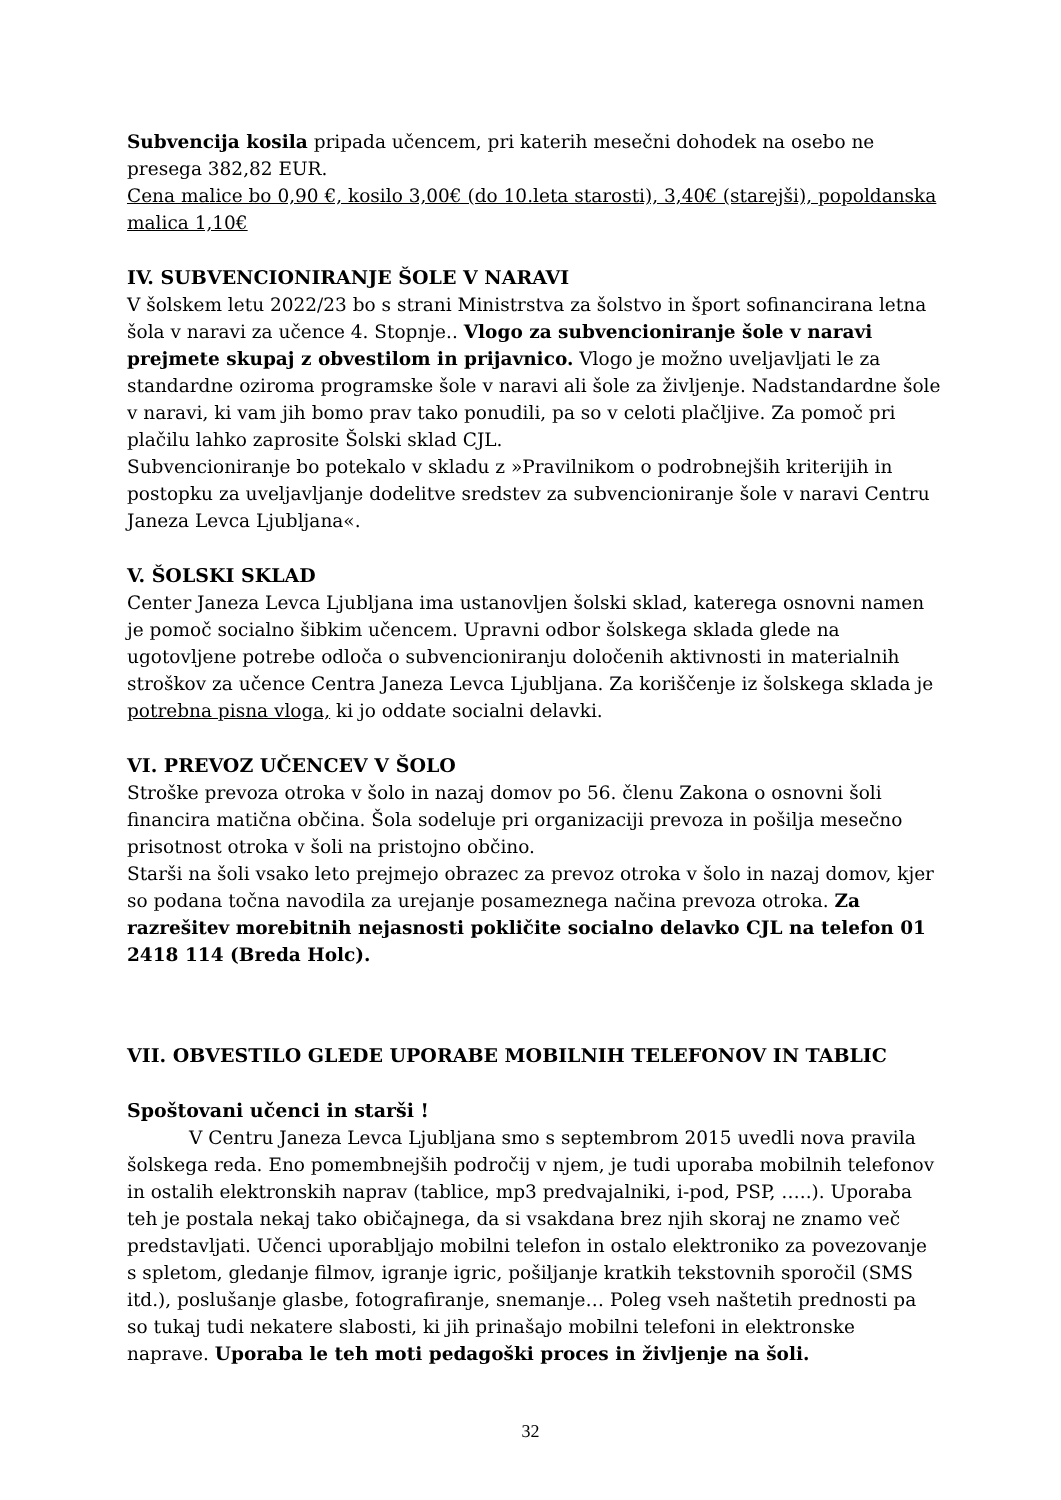Subvencija kosila pripada učencem, pri katerih mesečni dohodek na osebo ne presega 382,82 EUR.
Cena malice bo 0,90 €, kosilo 3,00€ (do 10.leta starosti), 3,40€ (starejši), popoldanska malica 1,10€
IV. SUBVENCIONIRANJE ŠOLE V NARAVI
V šolskem letu 2022/23 bo s strani Ministrstva za šolstvo in šport sofinancirana letna šola v naravi za učence 4. Stopnje.. Vlogo za subvencioniranje šole v naravi prejmete skupaj z obvestilom in prijavnico. Vlogo je možno uveljavljati le za standardne oziroma programske šole v naravi ali šole za življenje. Nadstandardne šole v naravi, ki vam jih bomo prav tako ponudili, pa so v celoti plačljive. Za pomoč pri plačilu lahko zaprosite Šolski sklad CJL.
Subvencioniranje bo potekalo v skladu z »Pravilnikom o podrobnejših kriterijih in postopku za uveljavljanje dodelitve sredstev za subvencioniranje šole v naravi Centru Janeza Levca Ljubljana«.
V. ŠOLSKI SKLAD
Center Janeza Levca Ljubljana ima ustanovljen šolski sklad, katerega osnovni namen je pomoč socialno šibkim učencem. Upravni odbor šolskega sklada glede na ugotovljene potrebe odloča o subvencioniranju določenih aktivnosti in materialnih stroškov za učence Centra Janeza Levca Ljubljana. Za koriščenje iz šolskega sklada je potrebna pisna vloga, ki jo oddate socialni delavki.
VI. PREVOZ UČENCEV V ŠOLO
Stroške prevoza otroka v šolo in nazaj domov po 56. členu Zakona o osnovni šoli financira matična občina. Šola sodeluje pri organizaciji prevoza in pošilja mesečno prisotnost otroka v šoli na pristojno občino.
Starši na šoli vsako leto prejmejo obrazec za prevoz otroka v šolo in nazaj domov, kjer so podana točna navodila za urejanje posameznega načina prevoza otroka. Za razrešitev morebitnih nejasnosti pokličite socialno delavko CJL na telefon 01 2418 114 (Breda Holc).
VII. OBVESTILO GLEDE UPORABE MOBILNIH TELEFONOV IN TABLIC
Spoštovani učenci in starši !
V Centru Janeza Levca Ljubljana smo s septembrom 2015 uvedli nova pravila šolskega reda. Eno pomembnejših področij v njem, je tudi uporaba mobilnih telefonov in ostalih elektronskih naprav (tablice, mp3 predvajalniki, i-pod, PSP, …..). Uporaba teh je postala nekaj tako običajnega, da si vsakdana brez njih skoraj ne znamo več predstavljati. Učenci uporabljajo mobilni telefon in ostalo elektroniko za povezovanje s spletom, gledanje filmov, igranje igric, pošiljanje kratkih tekstovnih sporočil (SMS itd.), poslušanje glasbe, fotografiranje, snemanje… Poleg vseh naštetih prednosti pa so tukaj tudi nekatere slabosti, ki jih prinašajo mobilni telefoni in elektronske naprave. Uporaba le teh moti pedagoški proces in življenje na šoli.
32